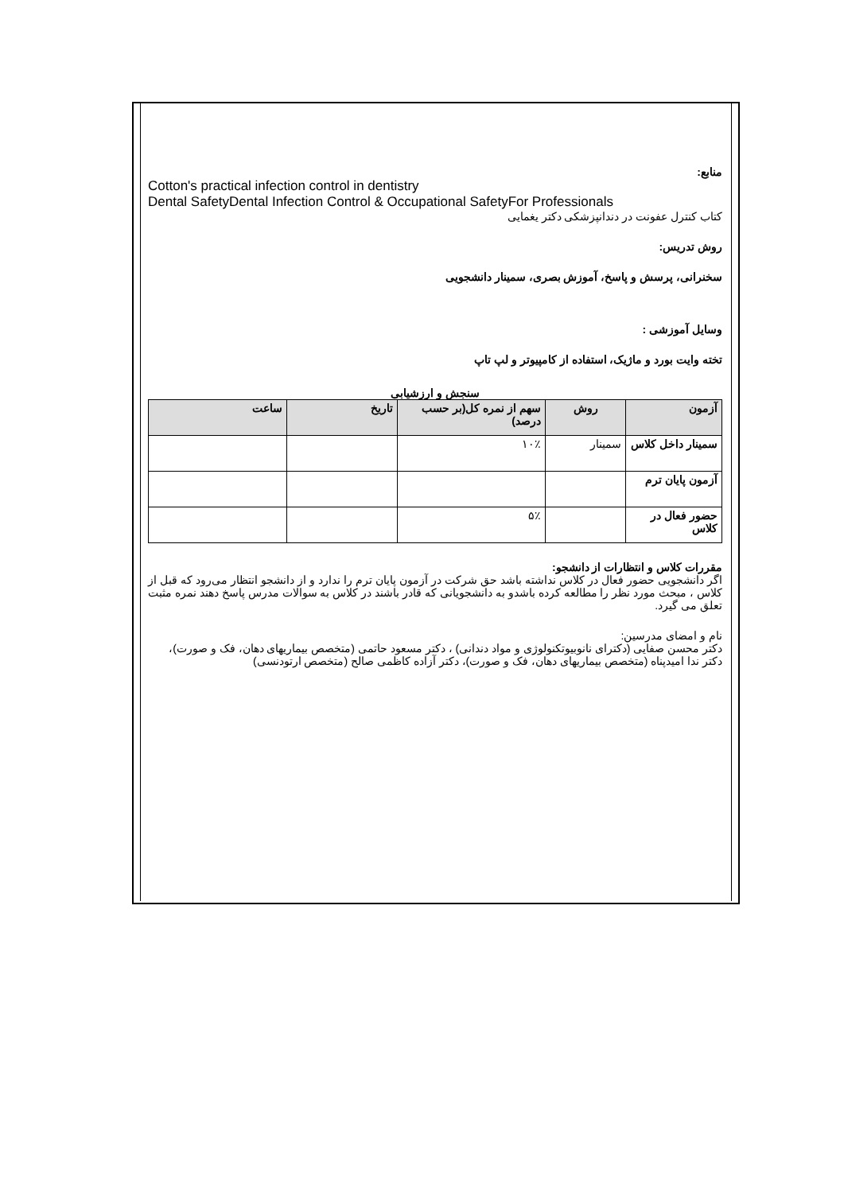منابع:
Cotton's practical infection control in dentistry
Dental SafetyDental Infection Control & Occupational SafetyFor Professionals
کتاب کنترل عفونت در دندانپزشکی دکتر یغمایی
روش تدریس:
سخنرانی، پرسش و پاسخ، آموزش بصری، سمینار دانشجویی
وسایل آموزشی :
تخته وایت بورد و ماژیک، استفاده از کامپیوتر و لپ تاپ
سنجش و ارزشیابی
| آزمون | روش | سهم از نمره کل(بر حسب درصد) | تاریخ | ساعت |
| --- | --- | --- | --- | --- |
| سمینار داخل کلاس | سمینار | ۱۰٪ | | |
| آزمون پایان ترم | | | | |
| حضور فعال در کلاس | | ۵٪ | | |
مقررات کلاس و انتظارات از دانشجو:
اگر دانشجویی حضور فعال در کلاس نداشته باشد حق شرکت در آزمون پایان ترم را ندارد و از دانشجو انتظار می‌رود که قبل از کلاس ، مبحث مورد نظر را مطالعه کرده باشدو به دانشجویانی که قادر باشند در کلاس به سوالات مدرس پاسخ دهند نمره مثبت تعلق می گیرد.
نام و امضای مدرسین:
دکتر محسن صفایی (دکترای نانوبیوتکنولوژی و مواد دندانی) ، دکتر مسعود حاتمی (متخصص بیماریهای دهان، فک و صورت)، دکتر ندا امیدپناه (متخصص بیماریهای دهان، فک و صورت)، دکتر آزاده کاظمی صالح (متخصص ارتودنسی)